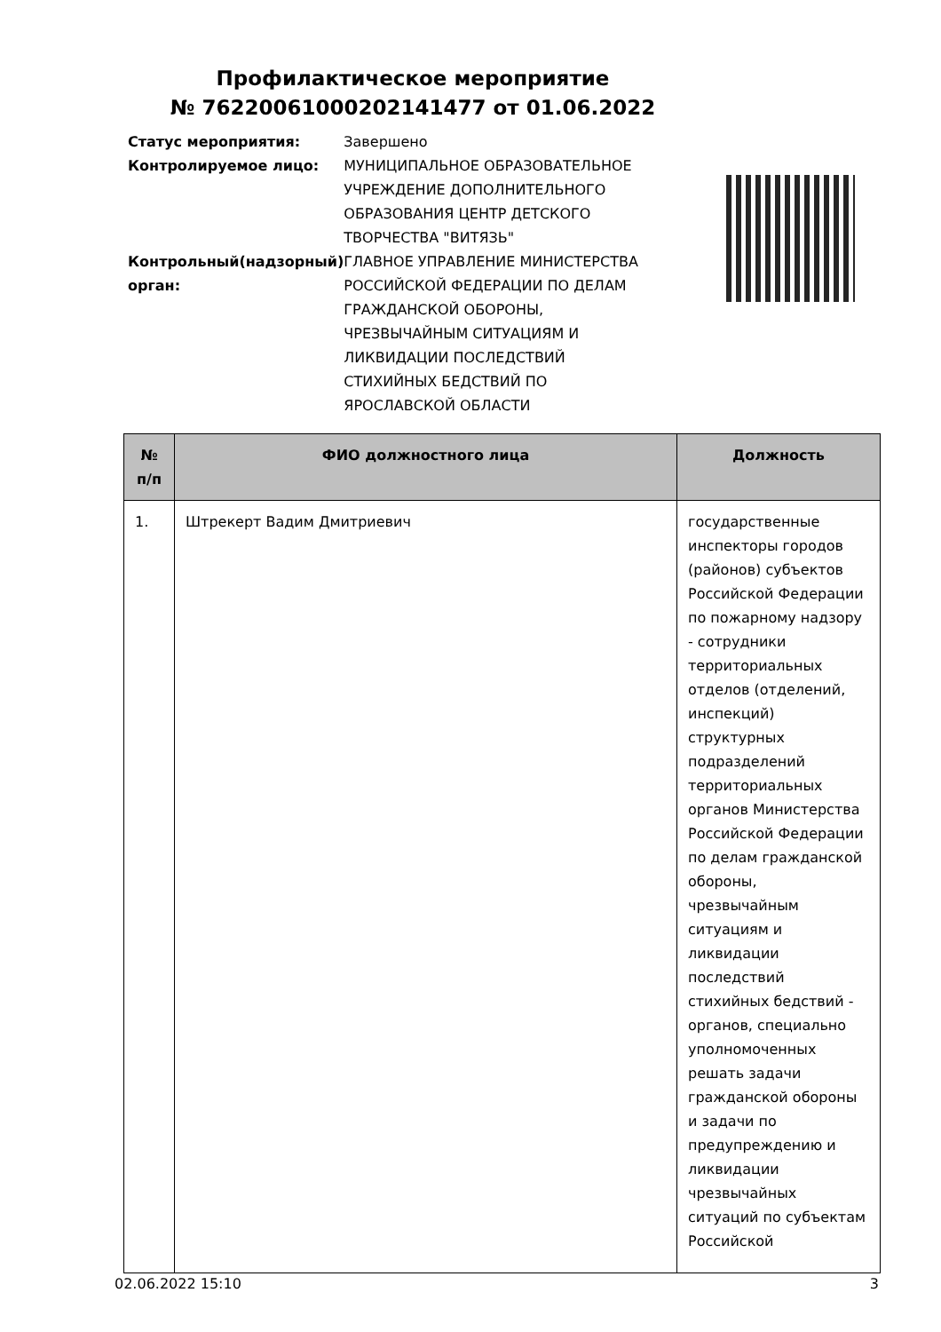Профилактическое мероприятие
№ 76220061000202141477 от 01.06.2022
| Статус мероприятия: | Завершено |
| Контролируемое лицо: | МУНИЦИПАЛЬНОЕ ОБРАЗОВАТЕЛЬНОЕ УЧРЕЖДЕНИЕ ДОПОЛНИТЕЛЬНОГО ОБРАЗОВАНИЯ ЦЕНТР ДЕТСКОГО ТВОРЧЕСТВА "ВИТЯЗЬ" |
| Контрольный(надзорный) орган: | ГЛАВНОЕ УПРАВЛЕНИЕ МИНИСТЕРСТВА РОССИЙСКОЙ ФЕДЕРАЦИИ ПО ДЕЛАМ ГРАЖДАНСКОЙ ОБОРОНЫ, ЧРЕЗВЫЧАЙНЫМ СИТУАЦИЯМ И ЛИКВИДАЦИИ ПОСЛЕДСТВИЙ СТИХИЙНЫХ БЕДСТВИЙ ПО ЯРОСЛАВСКОЙ ОБЛАСТИ |
| № п/п | ФИО должностного лица | Должность |
| --- | --- | --- |
| 1. | Штрекерт Вадим Дмитриевич | государственные инспекторы городов (районов) субъектов Российской Федерации по пожарному надзору - сотрудники территориальных отделов (отделений, инспекций) структурных подразделений территориальных органов Министерства Российской Федерации по делам гражданской обороны, чрезвычайным ситуациям и ликвидации последствий стихийных бедствий - органов, специально уполномоченных решать задачи гражданской обороны и задачи по предупреждению и ликвидации чрезвычайных ситуаций по субъектам Российской |
02.06.2022 15:10 3